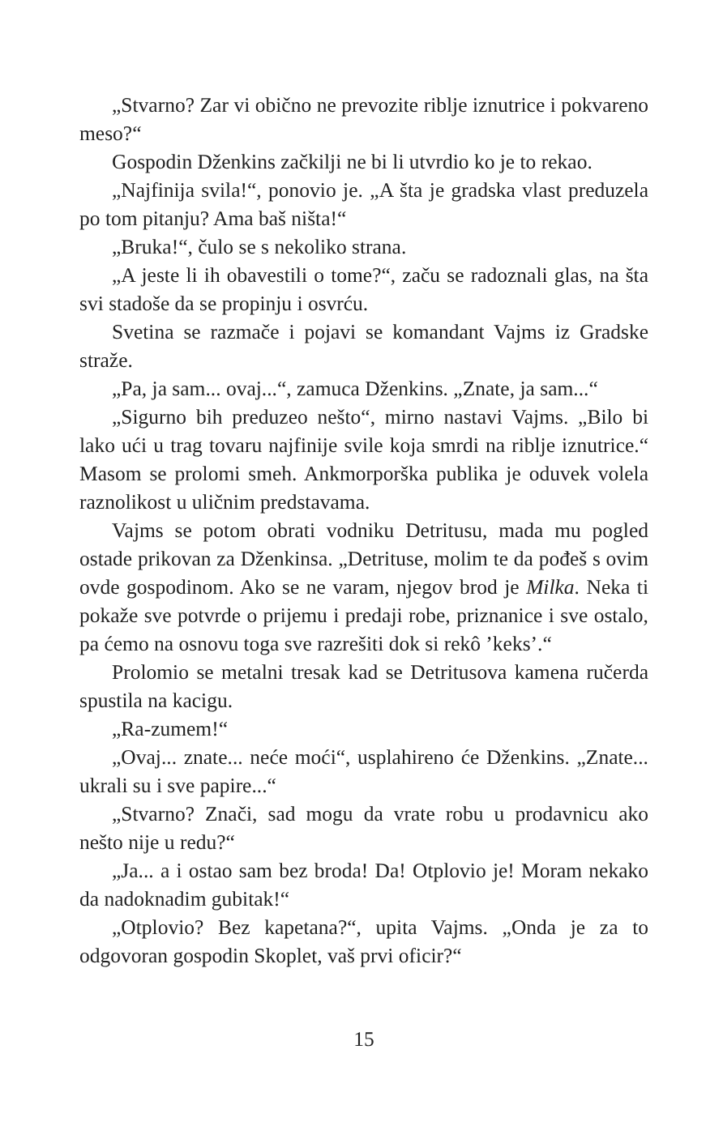„Stvarno? Zar vi obično ne prevozite riblje iznutrice i pokvareno meso?“
Gospodin Dženkins začkilji ne bi li utvrdio ko je to rekao.
„Najfinija svila!“, ponovio je. „A šta je gradska vlast preduzela po tom pitanju? Ama baš ništa!“
„Bruka!“, čulo se s nekoliko strana.
„A jeste li ih obavestili o tome?“, začu se radoznali glas, na šta svi stadoše da se propinju i osvrću.
Svetina se razmače i pojavi se komandant Vajms iz Gradske straže.
„Pa, ja sam... ovaj...“, zamuca Dženkins. „Znate, ja sam...“
„Sigurno bih preduzeo nešto“, mirno nastavi Vajms. „Bilo bi lako ući u trag tovaru najfinije svile koja smrdi na riblje iznutrice.“ Masom se prolomi smeh. Ankmorporška publika je oduvek volela raznolikost u uličnim predstavama.
Vajms se potom obrati vodniku Detritusu, mada mu pogled ostade prikovan za Dženkinsa. „Detrituse, molim te da pođeš s ovim ovde gospodinom. Ako se ne varam, njegov brod je Milka. Neka ti pokaže sve potvrde o prijemu i predaji robe, priznanice i sve ostalo, pa ćemo na osnovu toga sve razrešiti dok si rekô ’keks’.“
Prolomio se metalni tresak kad se Detritusova kamena ručerda spustila na kacigu.
„Ra-zumem!“
„Ovaj... znate... neće moći“, usplahireno će Dženkins. „Znate... ukrali su i sve papire...“
„Stvarno? Znači, sad mogu da vrate robu u prodavnicu ako nešto nije u redu?“
„Ja... a i ostao sam bez broda! Da! Otplovio je! Moram nekako da nadoknadim gubitak!“
„Otplovio? Bez kapetana?“, upita Vajms. „Onda je za to odgovoran gospodin Skoplet, vaš prvi oficir?“
15